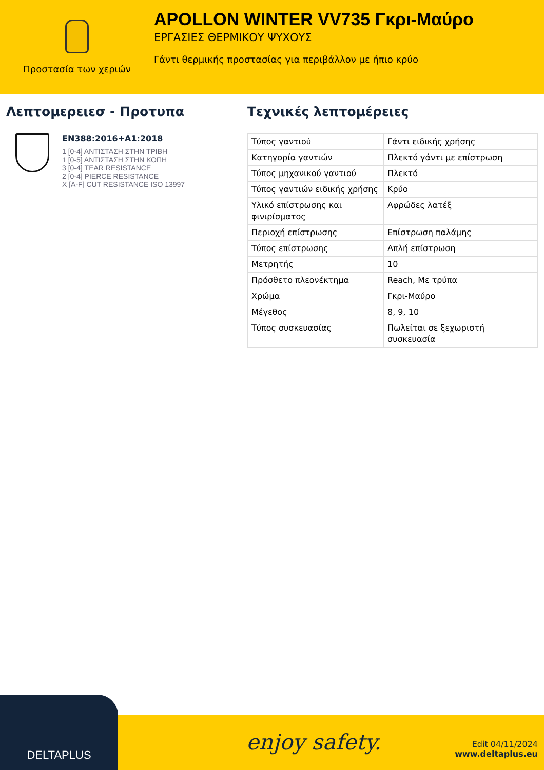Προστασία των χεριών
APOLLON WINTER VV735 Γκρι-Μαύρο
ΕΡΓΑΣΙΕΣ ΘΕΡΜΙΚΟΥ ΨΥΧΟΥΣ
Γάντι θερμικής προστασίας για περιβάλλον με ήπιο κρύο
Λεπτομερειεσ - Προτυπα
EN388:2016+A1:2018
1 [0-4] ΑΝΤΙΣΤΑΣΗ ΣΤΗΝ ΤΡΙΒΗ
1 [0-5] ΑΝΤΙΣΤΑΣΗ ΣΤΗΝ ΚΟΠΗ
3 [0-4] TEAR RESISTANCE
2 [0-4] PIERCE RESISTANCE
X [A-F] CUT RESISTANCE ISO 13997
Τεχνικές λεπτομέρειες
| Τύπος γαντιού | Γάντι ειδικής χρήσης |
| Κατηγορία γαντιών | Πλεκτό γάντι με επίστρωση |
| Τύπος μηχανικού γαντιού | Πλεκτό |
| Τύπος γαντιών ειδικής χρήσης | Κρύο |
| Υλικό επίστρωσης και φινιρίσματος | Αφρώδες λατέξ |
| Περιοχή επίστρωσης | Επίστρωση παλάμης |
| Τύπος επίστρωσης | Απλή επίστρωση |
| Μετρητής | 10 |
| Πρόσθετο πλεονέκτημα | Reach, Με τρύπα |
| Χρώμα | Γκρι-Μαύρο |
| Μέγεθος | 8, 9, 10 |
| Τύπος συσκευασίας | Πωλείται σε ξεχωριστή συσκευασία |
DELTAPLUS
enjoy safety.
Edit 04/11/2024
www.deltaplus.eu